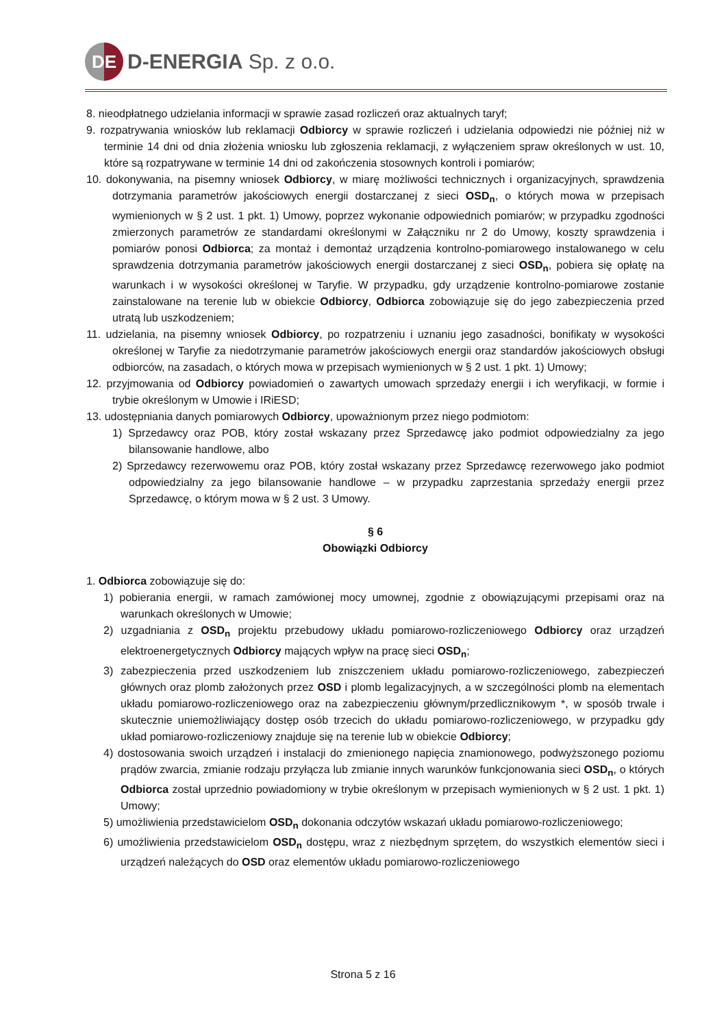DE
D-ENERGIA Sp. z o.o.
8. nieodpłatnego udzielania informacji w sprawie zasad rozliczeń oraz aktualnych taryf;
9. rozpatrywania wniosków lub reklamacji Odbiorcy w sprawie rozliczeń i udzielania odpowiedzi nie później niż w terminie 14 dni od dnia złożenia wniosku lub zgłoszenia reklamacji, z wyłączeniem spraw określonych w ust. 10, które są rozpatrywane w terminie 14 dni od zakończenia stosownych kontroli i pomiarów;
10. dokonywania, na pisemny wniosek Odbiorcy, w miarę możliwości technicznych i organizacyjnych, sprawdzenia dotrzymania parametrów jakościowych energii dostarczanej z sieci OSD<sub>n</sub>, o których mowa w przepisach wymienionych w § 2 ust. 1 pkt. 1) Umowy, poprzez wykonanie odpowiednich pomiarów; w przypadku zgodności zmierzonych parametrów ze standardami określonymi w Załączniku nr 2 do Umowy, koszty sprawdzenia i pomiarów ponosi Odbiorca; za montaż i demontaż urządzenia kontrolno-pomiarowego instalowanego w celu sprawdzenia dotrzymania parametrów jakościowych energii dostarczanej z sieci OSD<sub>n</sub>, pobiera się opłatę na warunkach i w wysokości określonej w Taryfie. W przypadku, gdy urządzenie kontrolno-pomiarowe zostanie zainstalowane na terenie lub w obiekcie Odbiorcy, Odbiorca zobowiązuje się do jego zabezpieczenia przed utratą lub uszkodzeniem;
11. udzielania, na pisemny wniosek Odbiorcy, po rozpatrzeniu i uznaniu jego zasadności, bonifikaty w wysokości określonej w Taryfie za niedotrzymanie parametrów jakościowych energii oraz standardów jakościowych obsługi odbiorców, na zasadach, o których mowa w przepisach wymienionych w § 2 ust. 1 pkt. 1) Umowy;
12. przyjmowania od Odbiorcy powiadomień o zawartych umowach sprzedaży energii i ich weryfikacji, w formie i trybie określonym w Umowie i IRiESD;
13. udostępniania danych pomiarowych Odbiorcy, upoważnionym przez niego podmiotom:
1) Sprzedawcy oraz POB, który został wskazany przez Sprzedawcę jako podmiot odpowiedzialny za jego bilansowanie handlowe, albo
2) Sprzedawcy rezerwowemu oraz POB, który został wskazany przez Sprzedawcę rezerwowego jako podmiot odpowiedzialny za jego bilansowanie handlowe – w przypadku zaprzestania sprzedaży energii przez Sprzedawcę, o którym mowa w § 2 ust. 3 Umowy.
§ 6
Obowiązki Odbiorcy
1. Odbiorca zobowiązuje się do:
1) pobierania energii, w ramach zamówionej mocy umownej, zgodnie z obowiązującymi przepisami oraz na warunkach określonych w Umowie;
2) uzgadniania z OSD<sub>n</sub> projektu przebudowy układu pomiarowo-rozliczeniowego Odbiorcy oraz urządzeń elektroenergetycznych Odbiorcy mających wpływ na pracę sieci OSD<sub>n</sub>;
3) zabezpieczenia przed uszkodzeniem lub zniszczeniem układu pomiarowo-rozliczeniowego, zabezpieczeń głównych oraz plomb założonych przez OSD i plomb legalizacyjnych, a w szczególności plomb na elementach układu pomiarowo-rozliczeniowego oraz na zabezpieczeniu głównym/przedlicznikowym *, w sposób trwale i skutecznie uniemożliwiający dostęp osób trzecich do układu pomiarowo-rozliczeniowego, w przypadku gdy układ pomiarowo-rozliczeniowy znajduje się na terenie lub w obiekcie Odbiorcy;
4) dostosowania swoich urządzeń i instalacji do zmienionego napięcia znamionowego, podwyższonego poziomu prądów zwarcia, zmianie rodzaju przyłącza lub zmianie innych warunków funkcjonowania sieci OSD<sub>n</sub>, o których Odbiorca został uprzednio powiadomiony w trybie określonym w przepisach wymienionych w § 2 ust. 1 pkt. 1) Umowy;
5) umożliwienia przedstawicielom OSD<sub>n</sub> dokonania odczytów wskazań układu pomiarowo-rozliczeniowego;
6) umożliwienia przedstawicielom OSD<sub>n</sub> dostępu, wraz z niezbędnym sprzętem, do wszystkich elementów sieci i urządzeń należących do OSD oraz elementów układu pomiarowo-rozliczeniowego
Strona 5 z 16